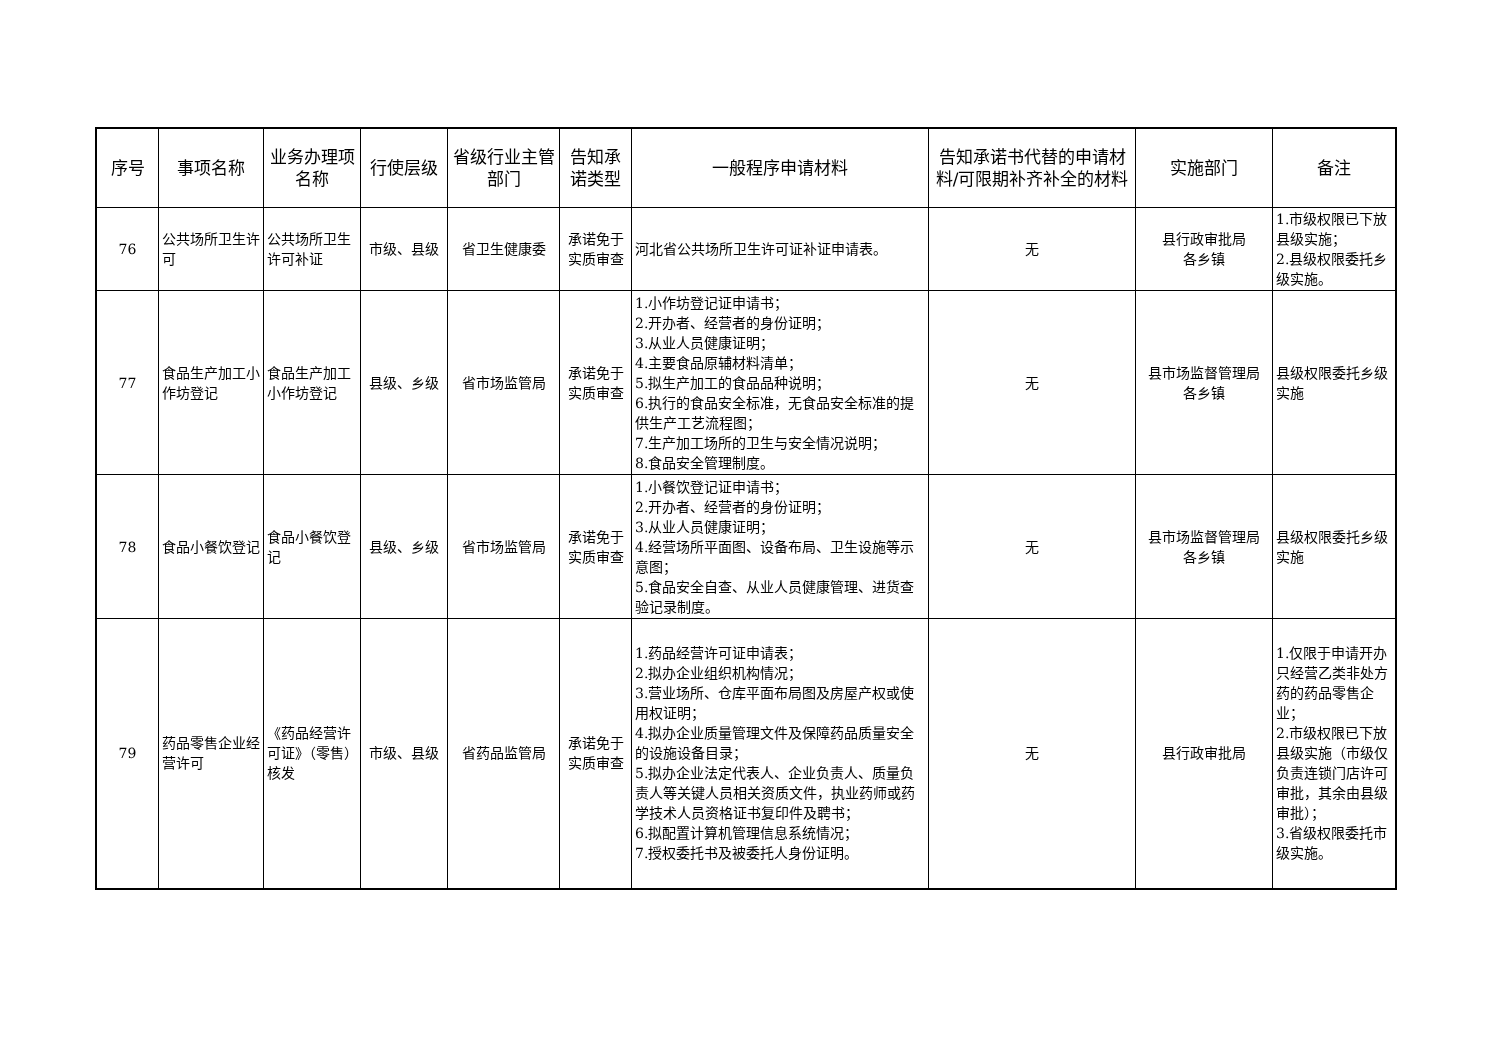| 序号 | 事项名称 | 业务办理项名称 | 行使层级 | 省级行业主管部门 | 告知承诺类型 | 一般程序申请材料 | 告知承诺书代替的申请材料/可限期补齐补全的材料 | 实施部门 | 备注 |
| --- | --- | --- | --- | --- | --- | --- | --- | --- | --- |
| 76 | 公共场所卫生许可 | 公共场所卫生许可补证 | 市级、县级 | 省卫生健康委 | 承诺免于实质审查 | 河北省公共场所卫生许可证补证申请表。 | 无 | 县行政审批局 各乡镇 | 1.市级权限已下放县级实施； 2.县级权限委托乡级实施。 |
| 77 | 食品生产加工小作坊登记 | 食品生产加工小作坊登记 | 县级、乡级 | 省市场监管局 | 承诺免于实质审查 | 1.小作坊登记证申请书； 2.开办者、经营者的身份证明； 3.从业人员健康证明； 4.主要食品原辅材料清单； 5.拟生产加工的食品品种说明； 6.执行的食品安全标准，无食品安全标准的提供生产工艺流程图； 7.生产加工场所的卫生与安全情况说明； 8.食品安全管理制度。 | 无 | 县市场监督管理局 各乡镇 | 县级权限委托乡级实施 |
| 78 | 食品小餐饮登记 | 食品小餐饮登记 | 县级、乡级 | 省市场监管局 | 承诺免于实质审查 | 1.小餐饮登记证申请书； 2.开办者、经营者的身份证明； 3.从业人员健康证明； 4.经营场所平面图、设备布局、卫生设施等示意图； 5.食品安全自查、从业人员健康管理、进货查验记录制度。 | 无 | 县市场监督管理局 各乡镇 | 县级权限委托乡级实施 |
| 79 | 药品零售企业经营许可 | 《药品经营许可证》（零售）核发 | 市级、县级 | 省药品监管局 | 承诺免于实质审查 | 1.药品经营许可证申请表； 2.拟办企业组织机构情况； 3.营业场所、仓库平面布局图及房屋产权或使用权证明； 4.拟办企业质量管理文件及保障药品质量安全的设施设备目录； 5.拟办企业法定代表人、企业负责人、质量负责人等关键人员相关资质文件，执业药师或药学技术人员资格证书复印件及聘书； 6.拟配置计算机管理信息系统情况； 7.授权委托书及被委托人身份证明。 | 无 | 县行政审批局 | 1.仅限于申请开办只经营乙类非处方药的药品零售企业； 2.市级权限已下放县级实施（市级仅负责连锁门店许可审批，其余由县级审批）； 3.省级权限委托市级实施。 |